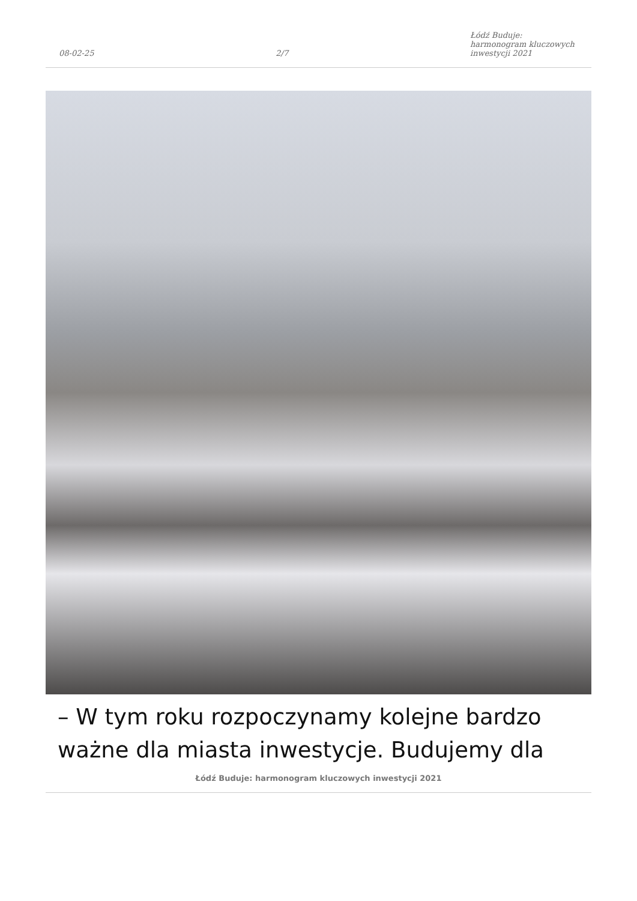08-02-25 2/7 Łódź Buduje: harmonogram kluczowych inwestycji 2021
– W tym roku rozpoczynamy kolejne bardzo ważne dla miasta inwestycje. Budujemy dla
Łódź Buduje: harmonogram kluczowych inwestycji 2021